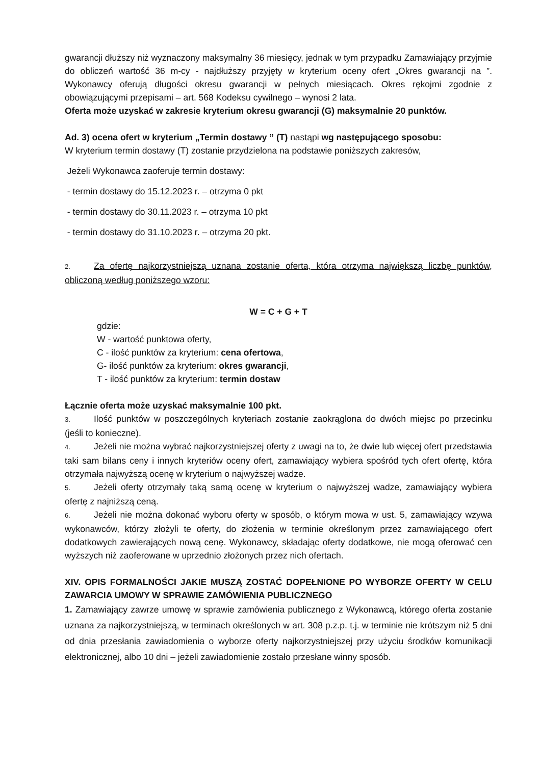gwarancji dłuższy niż wyznaczony maksymalny 36 miesięcy, jednak w tym przypadku Zamawiający przyjmie do obliczeń wartość 36 m-cy - najdłuższy przyjęty w kryterium oceny ofert „Okres gwarancji na ”. Wykonawcy oferują długości okresu gwarancji w pełnych miesiącach. Okres rękojmi zgodnie z obowiązującymi przepisami – art. 568 Kodeksu cywilnego – wynosi 2 lata.
Oferta może uzyskać w zakresie kryterium okresu gwarancji (G) maksymalnie 20 punktów.
Ad. 3) ocena ofert w kryterium „Termin dostawy ” (T) nastąpi wg następującego sposobu:
W kryterium termin dostawy (T) zostanie przydzielona na podstawie poniższych zakresów,
Jeżeli Wykonawca zaoferuje termin dostawy:
- termin dostawy do 15.12.2023 r. – otrzyma 0 pkt
- termin dostawy do 30.11.2023 r. – otrzyma 10 pkt
- termin dostawy do 31.10.2023 r. – otrzyma 20 pkt.
2. Za ofertę najkorzystniejszą uznana zostanie oferta, która otrzyma największą liczbę punktów, obliczoną według poniższego wzoru:
W = C + G + T
gdzie:
W - wartość punktowa oferty,
C - ilość punktów za kryterium: cena ofertowa,
G- ilość punktów za kryterium: okres gwarancji,
T - ilość punktów za kryterium: termin dostaw
Łącznie oferta może uzyskać maksymalnie 100 pkt.
3. Ilość punktów w poszczególnych kryteriach zostanie zaokrąglona do dwóch miejsc po przecinku (jeśli to konieczne).
4. Jeżeli nie można wybrać najkorzystniejszej oferty z uwagi na to, że dwie lub więcej ofert przedstawia taki sam bilans ceny i innych kryteriów oceny ofert, zamawiający wybiera spośród tych ofert ofertę, która otrzymała najwyższą ocenę w kryterium o najwyższej wadze.
5. Jeżeli oferty otrzymały taką samą ocenę w kryterium o najwyższej wadze, zamawiający wybiera ofertę z najniższą ceną.
6. Jeżeli nie można dokonać wyboru oferty w sposób, o którym mowa w ust. 5, zamawiający wzywa wykonawców, którzy złożyli te oferty, do złożenia w terminie określonym przez zamawiającego ofert dodatkowych zawierających nową cenę. Wykonawcy, składając oferty dodatkowe, nie mogą oferować cen wyższych niż zaoferowane w uprzednio złożonych przez nich ofertach.
XIV. OPIS FORMALNOŚCI JAKIE MUSZĄ ZOSTAĆ DOPEŁNIONE PO WYBORZE OFERTY W CELU ZAWARCIA UMOWY W SPRAWIE ZAMÓWIENIA PUBLICZNEGO
1. Zamawiający zawrze umowę w sprawie zamówienia publicznego z Wykonawcą, którego oferta zostanie uznana za najkorzystniejszą, w terminach określonych w art. 308 p.z.p. t.j. w terminie nie krótszym niż 5 dni od dnia przesłania zawiadomienia o wyborze oferty najkorzystniejszej przy użyciu środków komunikacji elektronicznej, albo 10 dni – jeżeli zawiadomienie zostało przesłane winny sposób.